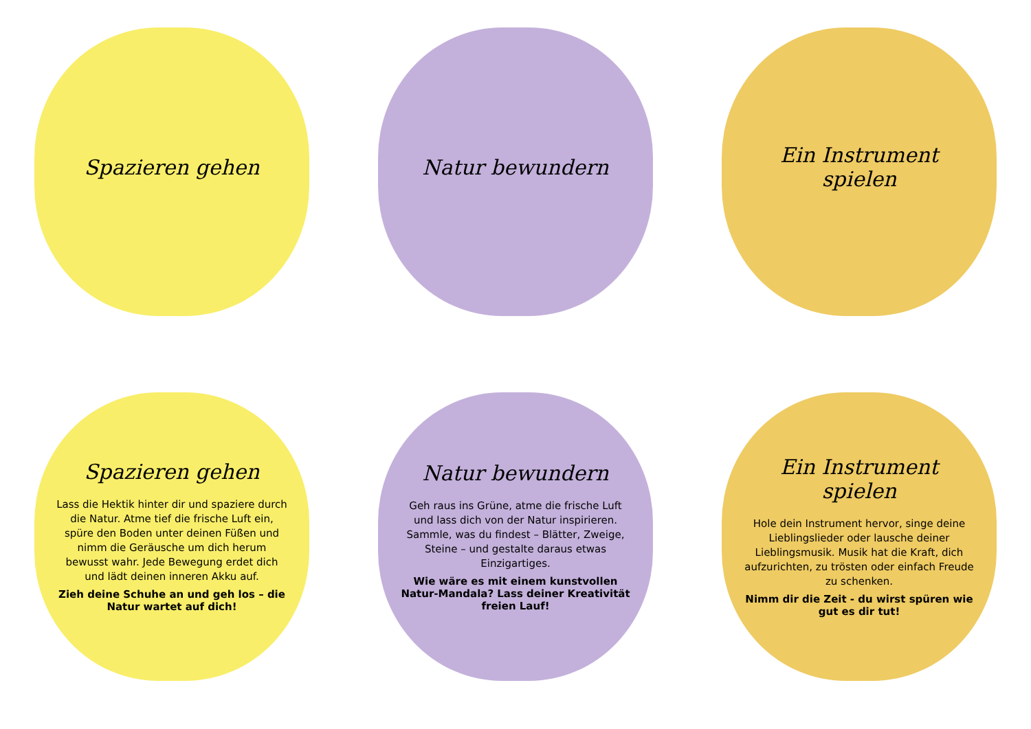Spazieren gehen
Natur bewundern
Ein Instrument spielen
Spazieren gehen
Lass die Hektik hinter dir und spaziere durch die Natur. Atme tief die frische Luft ein, spüre den Boden unter deinen Füßen und nimm die Geräusche um dich herum bewusst wahr. Jede Bewegung erdet dich und lädt deinen inneren Akku auf.
Zieh deine Schuhe an und geh los – die Natur wartet auf dich!
Natur bewundern
Geh raus ins Grüne, atme die frische Luft und lass dich von der Natur inspirieren. Sammle, was du findest – Blätter, Zweige, Steine – und gestalte daraus etwas Einzigartiges.
Wie wäre es mit einem kunstvollen Natur-Mandala? Lass deiner Kreativität freien Lauf!
Ein Instrument spielen
Hole dein Instrument hervor, singe deine Lieblingslieder oder lausche deiner Lieblingsmusik. Musik hat die Kraft, dich aufzurichten, zu trösten oder einfach Freude zu schenken.
Nimm dir die Zeit - du wirst spüren wie gut es dir tut!